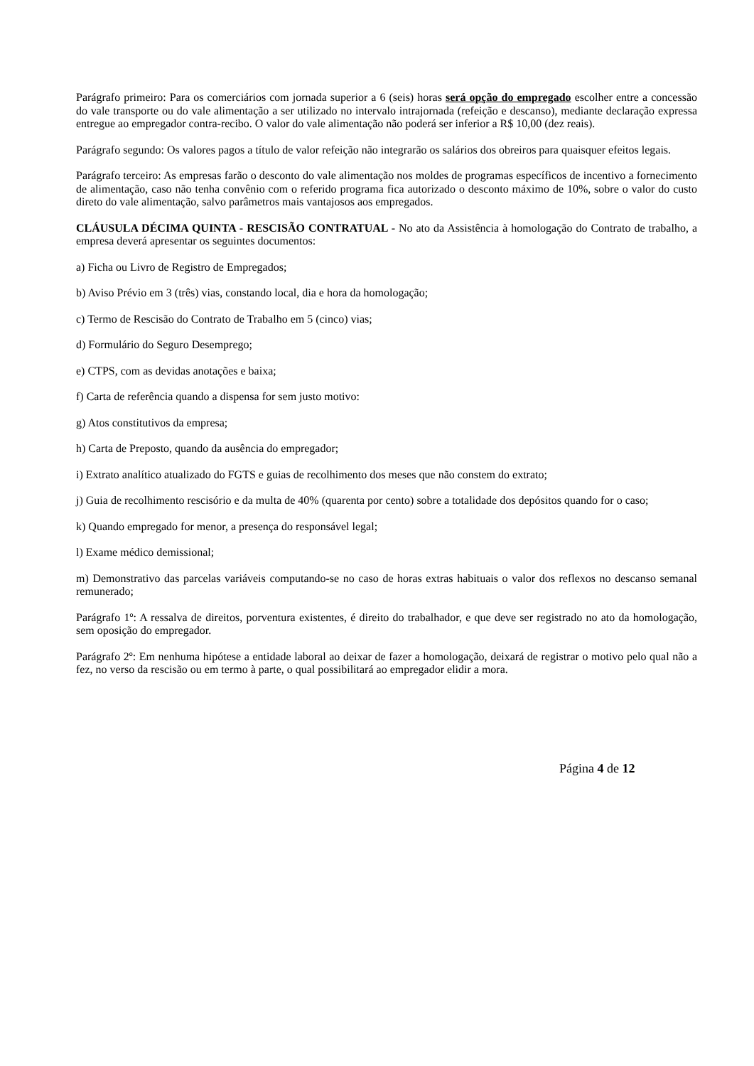Parágrafo primeiro: Para os comerciários com jornada superior a 6 (seis) horas será opção do empregado escolher entre a concessão do vale transporte ou do vale alimentação a ser utilizado no intervalo intrajornada (refeição e descanso), mediante declaração expressa entregue ao empregador contra-recibo. O valor do vale alimentação não poderá ser inferior a R$ 10,00 (dez reais).
Parágrafo segundo: Os valores pagos a título de valor refeição não integrarão os salários dos obreiros para quaisquer efeitos legais.
Parágrafo terceiro: As empresas farão o desconto do vale alimentação nos moldes de programas específicos de incentivo a fornecimento de alimentação, caso não tenha convênio com o referido programa fica autorizado o desconto máximo de 10%, sobre o valor do custo direto do vale alimentação, salvo parâmetros mais vantajosos aos empregados.
CLÁUSULA DÉCIMA QUINTA - RESCISÃO CONTRATUAL - No ato da Assistência à homologação do Contrato de trabalho, a empresa deverá apresentar os seguintes documentos:
a) Ficha ou Livro de Registro de Empregados;
b) Aviso Prévio em 3 (três) vias, constando local, dia e hora da homologação;
c) Termo de Rescisão do Contrato de Trabalho em 5 (cinco) vias;
d) Formulário do Seguro Desemprego;
e) CTPS, com as devidas anotações e baixa;
f) Carta de referência quando a dispensa for sem justo motivo:
g) Atos constitutivos da empresa;
h) Carta de Preposto, quando da ausência do empregador;
i) Extrato analítico atualizado do FGTS e guias de recolhimento dos meses que não constem do extrato;
j) Guia de recolhimento rescisório e da multa de 40% (quarenta por cento) sobre a totalidade dos depósitos quando for o caso;
k) Quando empregado for menor, a presença do responsável legal;
l) Exame médico demissional;
m) Demonstrativo das parcelas variáveis computando-se no caso de horas extras habituais o valor dos reflexos no descanso semanal remunerado;
Parágrafo 1º: A ressalva de direitos, porventura existentes, é direito do trabalhador, e que deve ser registrado no ato da homologação, sem oposição do empregador.
Parágrafo 2º: Em nenhuma hipótese a entidade laboral ao deixar de fazer a homologação, deixará de registrar o motivo pelo qual não a fez, no verso da rescisão ou em termo à parte, o qual possibilitará ao empregador elidir a mora.
Página 4 de 12